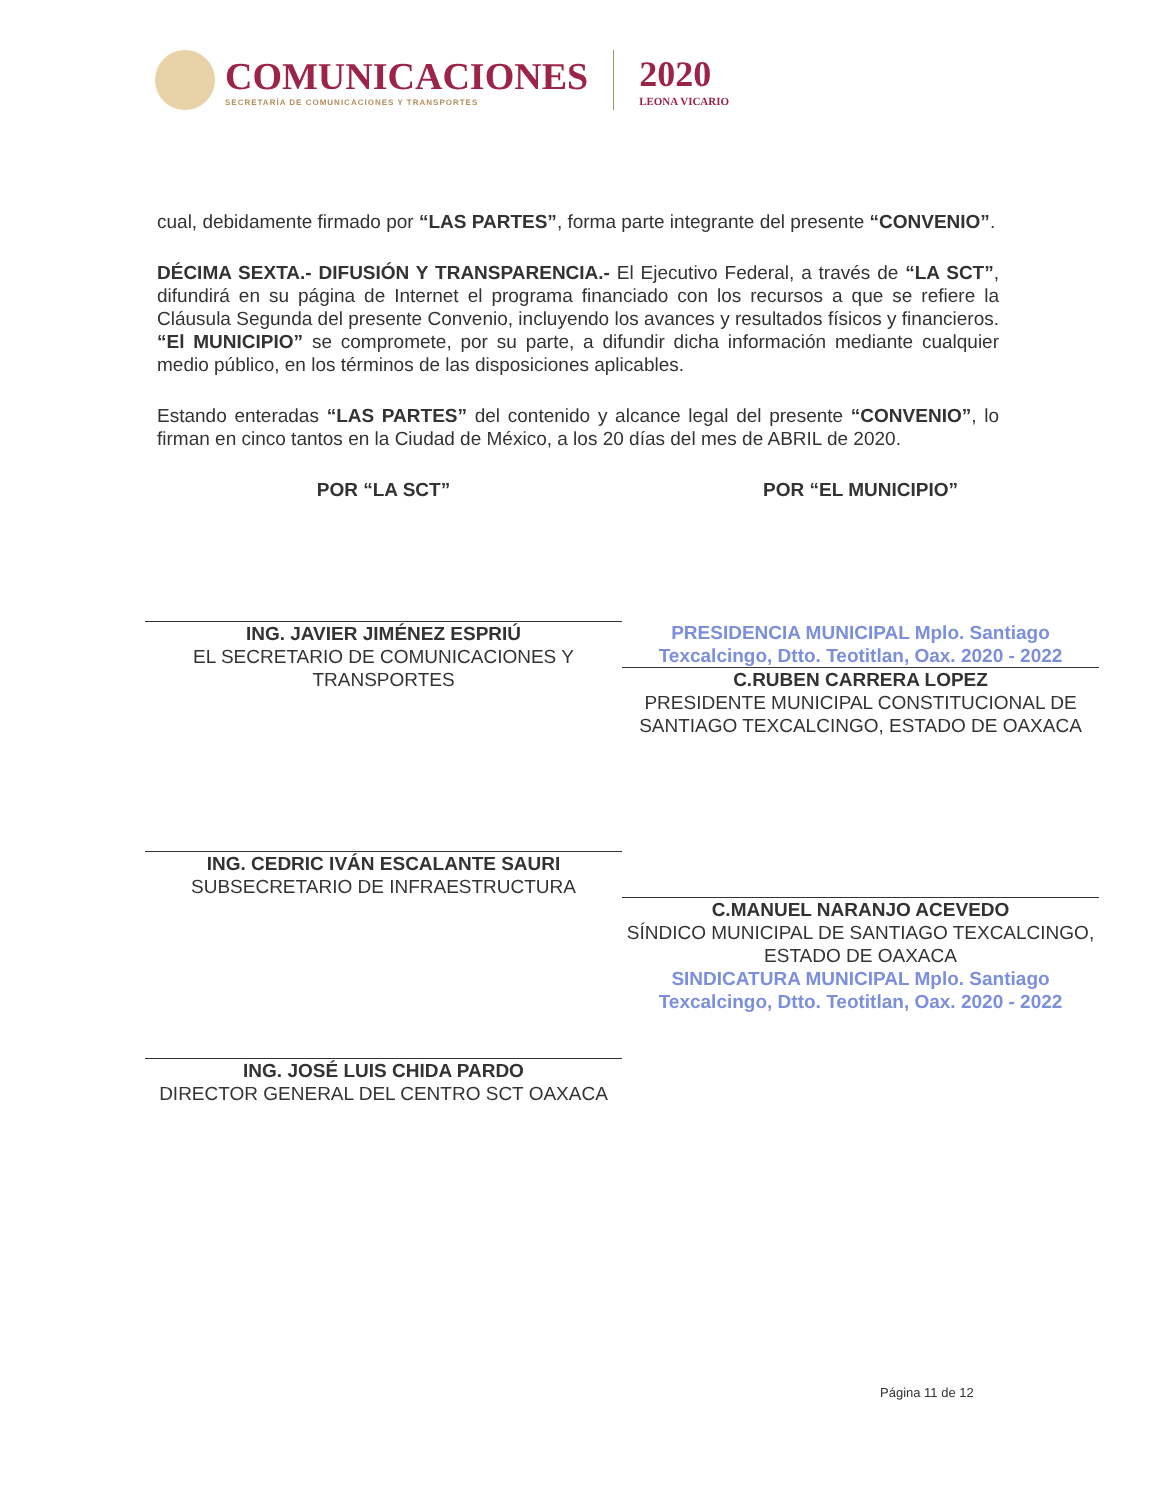COMUNICACIONES
SECRETARÍA DE COMUNICACIONES Y TRANSPORTES
2020
LEONA VICARIO
cual, debidamente firmado por “LAS PARTES”, forma parte integrante del presente “CONVENIO”.
DÉCIMA SEXTA.- DIFUSIÓN Y TRANSPARENCIA.- El Ejecutivo Federal, a través de “LA SCT”, difundirá en su página de Internet el programa financiado con los recursos a que se refiere la Cláusula Segunda del presente Convenio, incluyendo los avances y resultados físicos y financieros. “El MUNICIPIO” se compromete, por su parte, a difundir dicha información mediante cualquier medio público, en los términos de las disposiciones aplicables.
Estando enteradas “LAS PARTES” del contenido y alcance legal del presente “CONVENIO”, lo firman en cinco tantos en la Ciudad de México, a los 20 días del mes de ABRIL de 2020.
POR “LA SCT”
ING. JAVIER JIMÉNEZ ESPRIÚ
EL SECRETARIO DE COMUNICACIONES Y TRANSPORTES
ING. CEDRIC IVÁN ESCALANTE SAURI
SUBSECRETARIO DE INFRAESTRUCTURA
ING. JOSÉ LUIS CHIDA PARDO
DIRECTOR GENERAL DEL CENTRO SCT OAXACA
POR “EL MUNICIPIO”
PRESIDENCIA MUNICIPAL Mplo. Santiago Texcalcingo, Dtto. Teotitlan, Oax. 2020 - 2022
C.RUBEN CARRERA LOPEZ
PRESIDENTE MUNICIPAL CONSTITUCIONAL DE SANTIAGO TEXCALCINGO, ESTADO DE OAXACA
C.MANUEL NARANJO ACEVEDO
SÍNDICO MUNICIPAL DE SANTIAGO TEXCALCINGO, ESTADO DE OAXACA
SINDICATURA MUNICIPAL Mplo. Santiago Texcalcingo, Dtto. Teotitlan, Oax. 2020 - 2022
Página 11 de 12